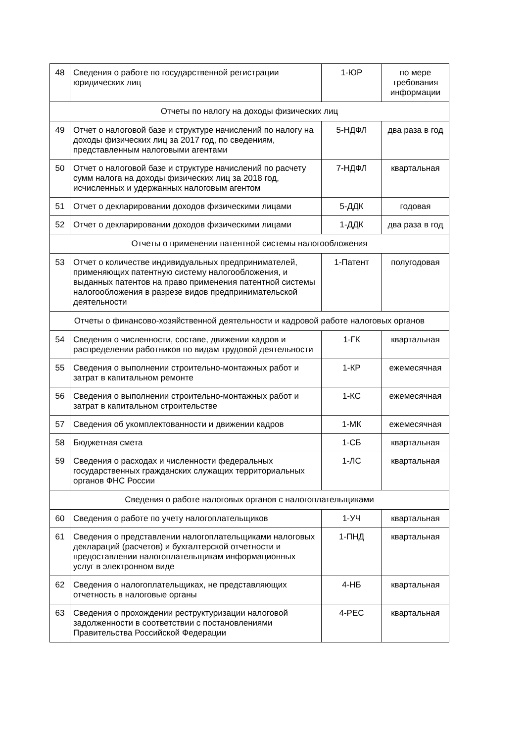| 48 | Сведения о работе по государственной регистрации юридических лиц | 1-ЮР | по мере требования информации |
| Отчеты по налогу на доходы физических лиц | | | |
| 49 | Отчет о налоговой базе и структуре начислений по налогу на доходы физических лиц за 2017 год, по сведениям, представленным налоговыми агентами | 5-НДФЛ | два раза в год |
| 50 | Отчет о налоговой базе и структуре начислений по расчету сумм налога на доходы физических лиц за 2018 год, исчисленных и удержанных налоговым агентом | 7-НДФЛ | квартальная |
| 51 | Отчет о декларировании доходов физическими лицами | 5-ДДК | годовая |
| 52 | Отчет о декларировании доходов физическими лицами | 1-ДДК | два раза в год |
| Отчеты о применении патентной системы налогообложения | | | |
| 53 | Отчет о количестве индивидуальных предпринимателей, применяющих патентную систему налогообложения, и выданных патентов на право применения патентной системы налогообложения в разрезе видов предпринимательской деятельности | 1-Патент | полугодовая |
| Отчеты о финансово-хозяйственной деятельности и кадровой работе налоговых органов | | | |
| 54 | Сведения о численности, составе, движении кадров и распределении работников по видам трудовой деятельности | 1-ГК | квартальная |
| 55 | Сведения о выполнении строительно-монтажных работ и затрат в капитальном ремонте | 1-КР | ежемесячная |
| 56 | Сведения о выполнении строительно-монтажных работ и затрат в капитальном строительстве | 1-КС | ежемесячная |
| 57 | Сведения об укомплектованности и движении кадров | 1-МК | ежемесячная |
| 58 | Бюджетная смета | 1-СБ | квартальная |
| 59 | Сведения о расходах и численности федеральных государственных гражданских служащих территориальных органов ФНС России | 1-ЛС | квартальная |
| Сведения о работе налоговых органов с налогоплательщиками | | | |
| 60 | Сведения о работе по учету налогоплательщиков | 1-УЧ | квартальная |
| 61 | Сведения о представлении налогоплательщиками налоговых деклараций (расчетов) и бухгалтерской отчетности и предоставлении налогоплательщикам информационных услуг в электронном виде | 1-ПНД | квартальная |
| 62 | Сведения о налогоплательщиках, не представляющих отчетность в налоговые органы | 4-НБ | квартальная |
| 63 | Сведения о прохождении реструктуризации налоговой задолженности в соответствии с постановлениями Правительства Российской Федерации | 4-РЕС | квартальная |